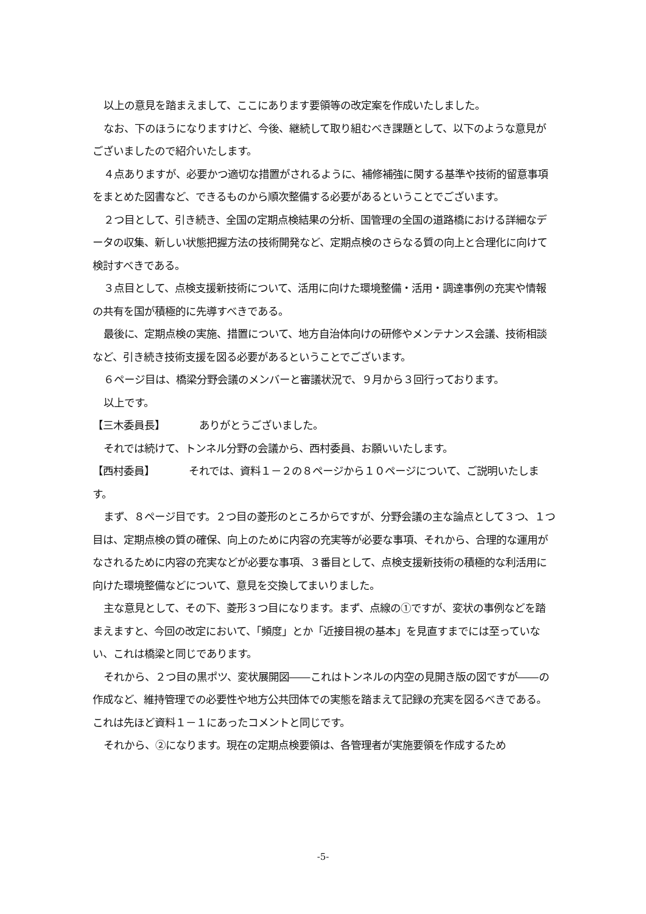以上の意見を踏まえまして、ここにあります要領等の改定案を作成いたしました。
なお、下のほうになりますけど、今後、継続して取り組むべき課題として、以下のような意見がございましたので紹介いたします。
４点ありますが、必要かつ適切な措置がされるように、補修補強に関する基準や技術的留意事項をまとめた図書など、できるものから順次整備する必要があるということでございます。
２つ目として、引き続き、全国の定期点検結果の分析、国管理の全国の道路橋における詳細なデータの収集、新しい状態把握方法の技術開発など、定期点検のさらなる質の向上と合理化に向けて検討すべきである。
３点目として、点検支援新技術について、活用に向けた環境整備・活用・調達事例の充実や情報の共有を国が積極的に先導すべきである。
最後に、定期点検の実施、措置について、地方自治体向けの研修やメンテナンス会議、技術相談など、引き続き技術支援を図る必要があるということでございます。
６ページ目は、橋梁分野会議のメンバーと審議状況で、９月から３回行っております。
以上です。
【三木委員長】 ありがとうございました。
それでは続けて、トンネル分野の会議から、西村委員、お願いいたします。
【西村委員】 それでは、資料１－２の８ページから１０ページについて、ご説明いたします。
まず、８ページ目です。２つ目の菱形のところからですが、分野会議の主な論点として３つ、１つ目は、定期点検の質の確保、向上のために内容の充実等が必要な事項、それから、合理的な運用がなされるために内容の充実などが必要な事項、３番目として、点検支援新技術の積極的な利活用に向けた環境整備などについて、意見を交換してまいりました。
主な意見として、その下、菱形３つ目になります。まず、点線の①ですが、変状の事例などを踏まえますと、今回の改定において、「頻度」とか「近接目視の基本」を見直すまでには至っていない、これは橋梁と同じであります。
それから、２つ目の黒ポツ、変状展開図――これはトンネルの内空の見開き版の図ですが――の作成など、維持管理での必要性や地方公共団体での実態を踏まえて記録の充実を図るべきである。これは先ほど資料１－１にあったコメントと同じです。
それから、②になります。現在の定期点検要領は、各管理者が実施要領を作成するため
-5-